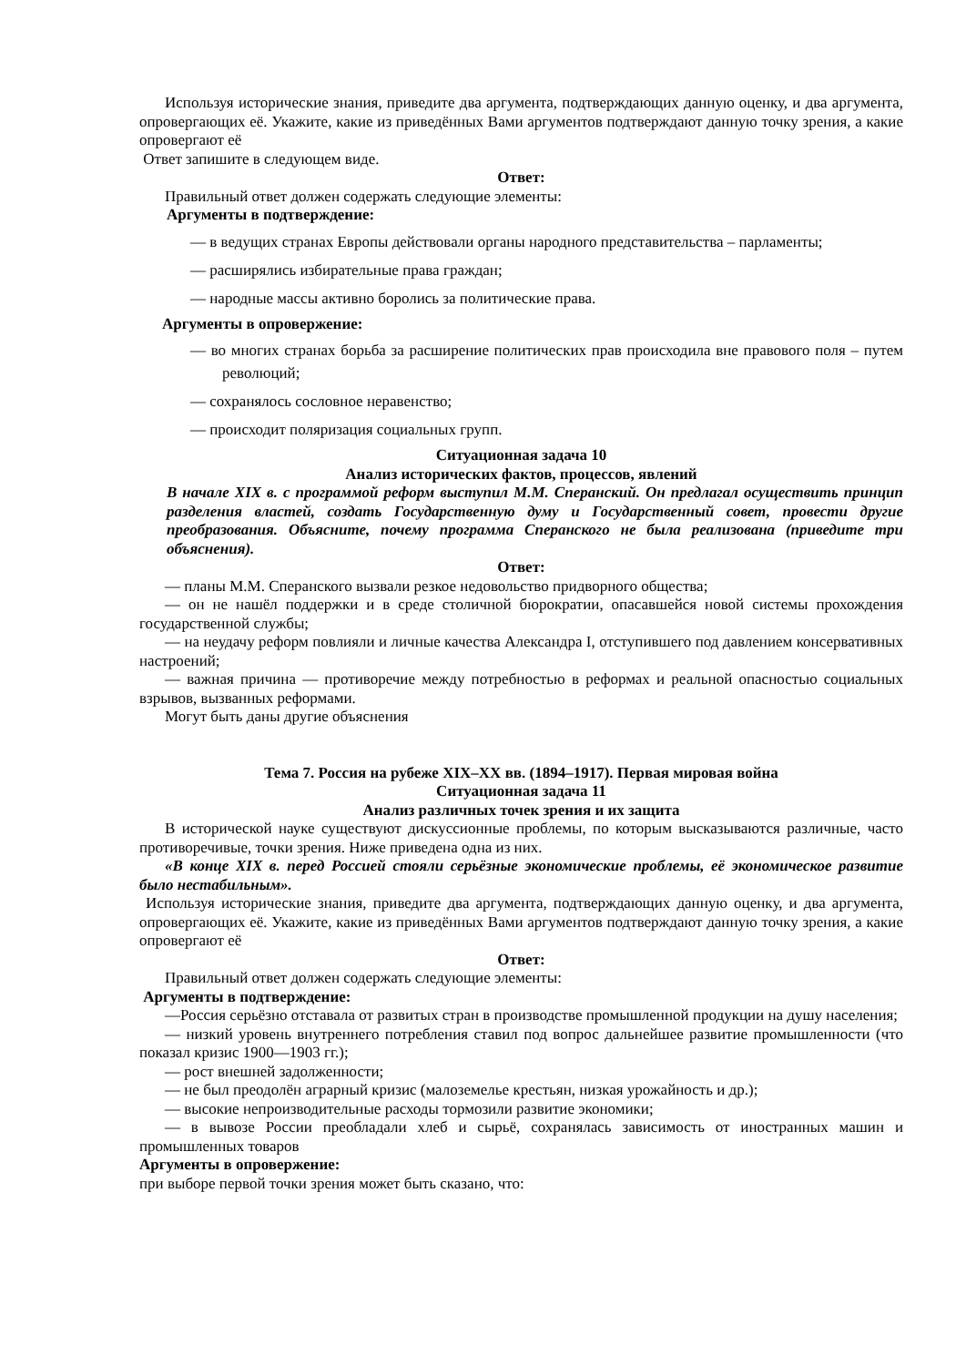Используя исторические знания, приведите два аргумента, подтверждающих данную оценку, и два аргумента, опровергающих её. Укажите, какие из приведённых Вами аргументов подтверждают данную точку зрения, а какие опровергают её
Ответ запишите в следующем виде.
Ответ:
Правильный ответ должен содержать следующие элементы:
Аргументы в подтверждение:
— в ведущих странах Европы действовали органы народного представительства – парламенты;
— расширялись избирательные права граждан;
— народные массы активно боролись за политические права.
Аргументы в опровержение:
— во многих странах борьба за расширение политических прав происходила вне правового поля – путем революций;
— сохранялось сословное неравенство;
— происходит поляризация социальных групп.
Ситуационная задача 10
Анализ исторических фактов, процессов, явлений
В начале XIX в. с программой реформ выступил М.М. Сперанский. Он предлагал осуществить принцип разделения властей, создать Государственную думу и Государственный совет, провести другие преобразования. Объясните, почему программа Сперанского не была реализована (приведите три объяснения).
Ответ:
— планы М.М. Сперанского вызвали резкое недовольство придворного общества;
— он не нашёл поддержки и в среде столичной бюрократии, опасавшейся новой системы прохождения государственной службы;
— на неудачу реформ повлияли и личные качества Александра I, отступившего под давлением консервативных настроений;
— важная причина — противоречие между потребностью в реформах и реальной опасностью социальных взрывов, вызванных реформами.
Могут быть даны другие объяснения
Тема 7. Россия на рубеже XIX–XX вв. (1894–1917). Первая мировая война
Ситуационная задача 11
Анализ различных точек зрения и их защита
В исторической науке существуют дискуссионные проблемы, по которым высказываются различные, часто противоречивые, точки зрения. Ниже приведена одна из них.
«В конце XIX в. перед Россией стояли серьёзные экономические проблемы, её экономическое развитие было нестабильным».
Используя исторические знания, приведите два аргумента, подтверждающих данную оценку, и два аргумента, опровергающих её. Укажите, какие из приведённых Вами аргументов подтверждают данную точку зрения, а какие опровергают её
Ответ:
Правильный ответ должен содержать следующие элементы:
Аргументы в подтверждение:
—Россия серьёзно отставала от развитых стран в производстве промышленной продукции на душу населения;
— низкий уровень внутреннего потребления ставил под вопрос дальнейшее развитие промышленности (что показал кризис 1900—1903 гг.);
— рост внешней задолженности;
— не был преодолён аграрный кризис (малоземелье крестьян, низкая урожайность и др.);
— высокие непроизводительные расходы тормозили развитие экономики;
— в вывозе России преобладали хлеб и сырьё, сохранялась зависимость от иностранных машин и промышленных товаров
Аргументы в опровержение:
при выборе первой точки зрения может быть сказано, что: